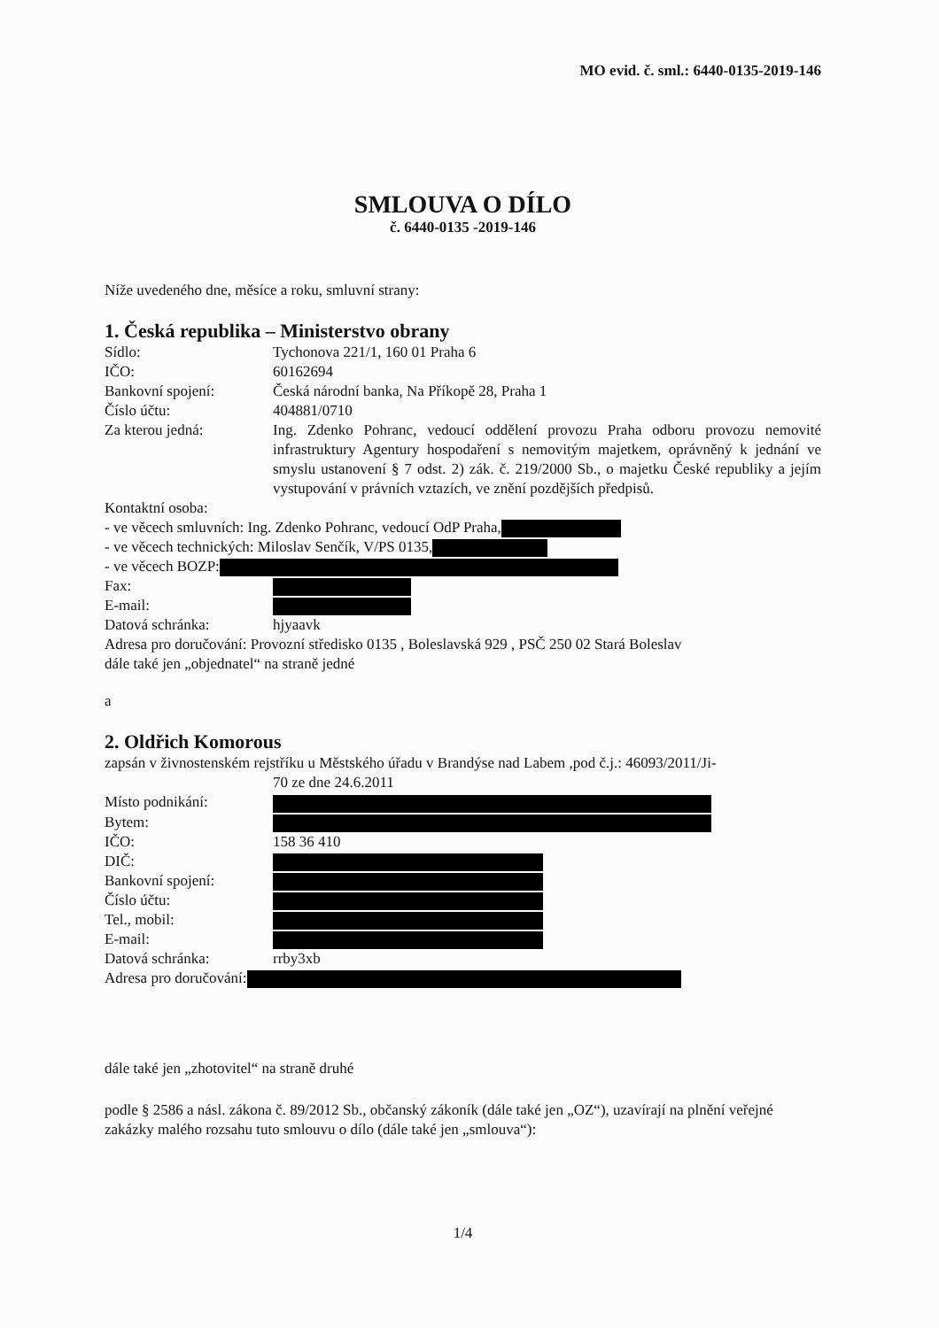MO evid. č. sml.: 6440-0135-2019-146
SMLOUVA O DÍLO
č. 6440-0135 -2019-146
Níže uvedeného dne, měsíce a roku, smluvní strany:
1. Česká republika – Ministerstvo obrany
Sídlo: Tychonova 221/1, 160 01 Praha 6
IČO: 60162694
Bankovní spojení: Česká národní banka, Na Příkopě 28, Praha 1
Číslo účtu: 404881/0710
Za kterou jedná: Ing. Zdenko Pohranc, vedoucí oddělení provozu Praha odboru provozu nemovité infrastruktury Agentury hospodaření s nemovitým majetkem, oprávněný k jednání ve smyslu ustanovení § 7 odst. 2) zák. č. 219/2000 Sb., o majetku České republiky a jejím vystupování v právních vztazích, ve znění pozdějších předpisů.
Kontaktní osoba:
- ve věcech smluvních: Ing. Zdenko Pohranc, vedoucí OdP Praha,
- ve věcech technických: Miloslav Senčík, V/PS 0135,
- ve věcech BOZP:
Fax:
E-mail:
Datová schránka: hjyaavk
Adresa pro doručování: Provozní středisko 0135 , Boleslavská 929 , PSČ 250 02 Stará Boleslav
dále také jen „objednatel“ na straně jedné
a
2. Oldřich Komorous
zapsán v živnostenském rejstříku u Městského úřadu v Brandýse nad Labem ,pod č.j.: 46093/2011/Ji-
70 ze dne 24.6.2011
Místo podnikání:
Bytem:
IČO: 158 36 410
DIČ:
Bankovní spojení:
Číslo účtu:
Tel., mobil:
E-mail:
Datová schránka: rrby3xb
Adresa pro doručování:
dále také jen „zhotovitel“ na straně druhé
podle § 2586 a násl. zákona č. 89/2012 Sb., občanský zákoník (dále také jen „OZ“), uzavírají na plnění veřejné zakázky malého rozsahu tuto smlouvu o dílo (dále také jen „smlouva“):
1/4